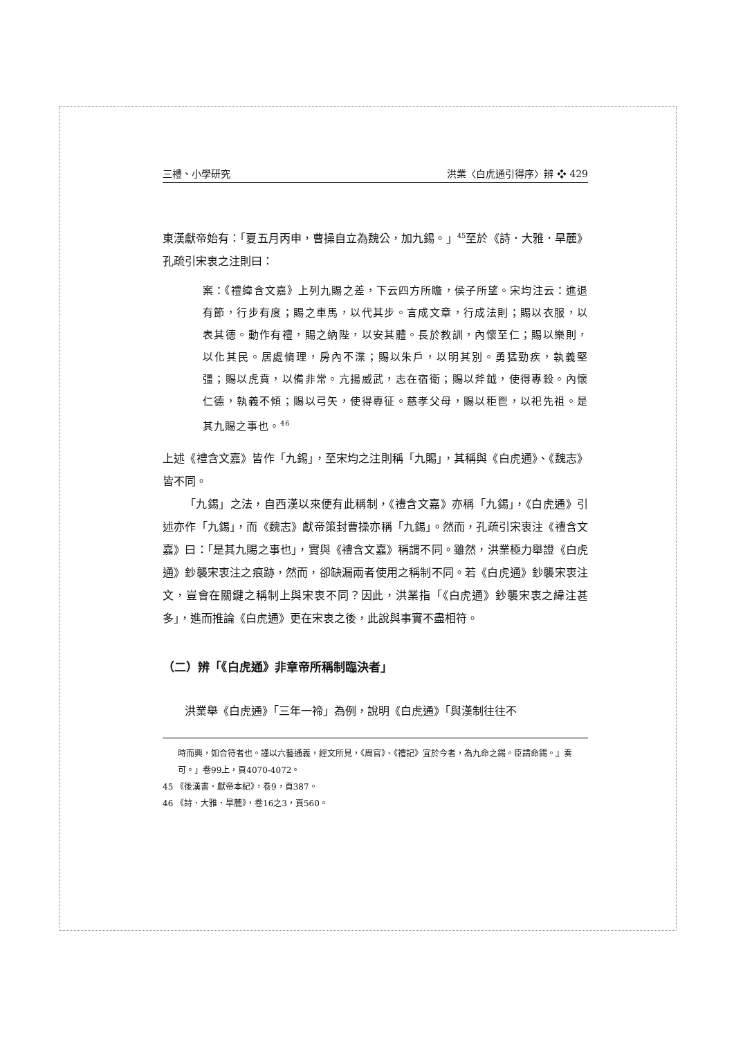三禮、小學研究 洪業〈白虎通引得序〉辨 ❖ 429
東漢獻帝始有：「夏五月丙申，曹操自立為魏公，加九錫。」<sup>45</sup>至於《詩．大雅．旱麓》孔疏引宋衷之注則曰：
案：《禮緯含文嘉》上列九賜之差，下云四方所瞻，侯子所望。宋均注云：進退有節，行步有度；賜之車馬，以代其步。言成文章，行成法則；賜以衣服，以表其德。動作有禮，賜之納陛，以安其體。長於教訓，內懷至仁；賜以樂則，以化其民。居處脩理，房內不渫；賜以朱戶，以明其別。勇猛勁疾，執義堅彊；賜以虎賁，以備非常。亢揚威武，志在宿衛；賜以斧鉞，使得專殺。內懷仁德，執義不傾；賜以弓矢，使得專征。慈孝父母，賜以秬鬯，以祀先祖。是其九賜之事也。<sup>46</sup>
上述《禮含文嘉》皆作「九錫」，至宋均之注則稱「九賜」，其稱與《白虎通》、《魏志》皆不同。
「九錫」之法，自西漢以來便有此稱制，《禮含文嘉》亦稱「九錫」，《白虎通》引述亦作「九錫」，而《魏志》獻帝策封曹操亦稱「九錫」。然而，孔疏引宋衷注《禮含文嘉》曰：「是其九賜之事也」，實與《禮含文嘉》稱謂不同。雖然，洪業極力舉證《白虎通》鈔襲宋衷注之痕跡，然而，卻缺漏兩者使用之稱制不同。若《白虎通》鈔襲宋衷注文，豈會在關鍵之稱制上與宋衷不同？因此，洪業指「《白虎通》鈔襲宋衷之緯注甚多」，進而推論《白虎通》更在宋衷之後，此說與事實不盡相符。
（二）辨「《白虎通》非章帝所稱制臨決者」
洪業舉《白虎通》「三年一禘」為例，說明《白虎通》「與漢制往往不
時而興，如合符者也。謹以六藝通義，經文所見，《周官》、《禮記》宜於今者，為九命之錫。臣請命錫。』奏可。」卷99上，頁4070-4072。
45 《後漢書．獻帝本紀》，卷9，頁387。
46 《詩．大雅．旱麓》，卷16之3，頁560。